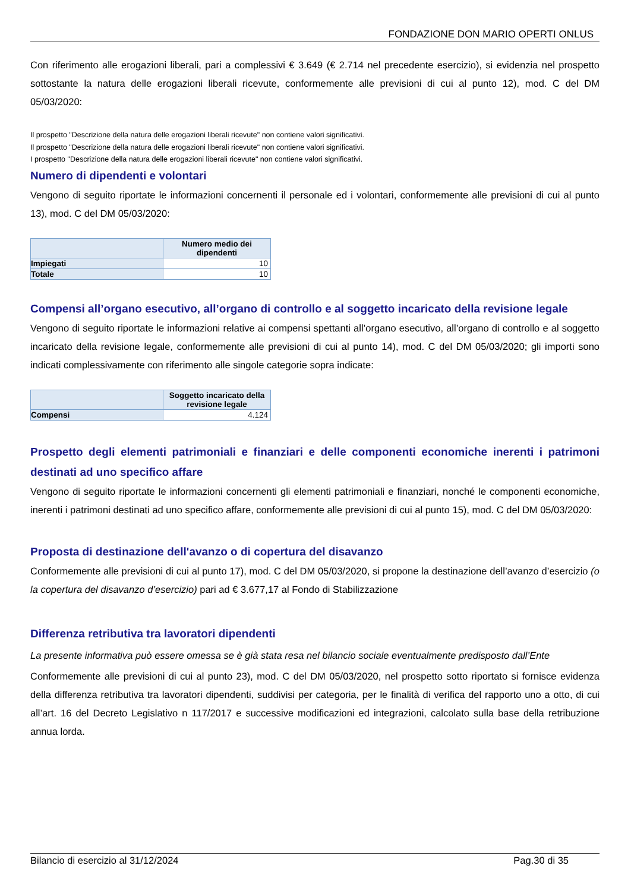FONDAZIONE DON MARIO OPERTI ONLUS
Con riferimento alle erogazioni liberali, pari a complessivi € 3.649 (€ 2.714 nel precedente esercizio), si evidenzia nel prospetto sottostante la natura delle erogazioni liberali ricevute, conformemente alle previsioni di cui al punto 12), mod. C del DM 05/03/2020:
Il prospetto "Descrizione della natura delle erogazioni liberali ricevute" non contiene valori significativi.
Il prospetto "Descrizione della natura delle erogazioni liberali ricevute" non contiene valori significativi.
I prospetto "Descrizione della natura delle erogazioni liberali ricevute" non contiene valori significativi.
Numero di dipendenti e volontari
Vengono di seguito riportate le informazioni concernenti il personale ed i volontari, conformemente alle previsioni di cui al punto 13), mod. C del DM 05/03/2020:
| | Numero medio dei dipendenti |
| --- | --- |
| Impiegati | 10 |
| Totale | 10 |
Compensi all’organo esecutivo, all’organo di controllo e al soggetto incaricato della revisione legale
Vengono di seguito riportate le informazioni relative ai compensi spettanti all’organo esecutivo, all’organo di controllo e al soggetto incaricato della revisione legale, conformemente alle previsioni di cui al punto 14), mod. C del DM 05/03/2020; gli importi sono indicati complessivamente con riferimento alle singole categorie sopra indicate:
| | Soggetto incaricato della revisione legale |
| --- | --- |
| Compensi | 4.124 |
Prospetto degli elementi patrimoniali e finanziari e delle componenti economiche inerenti i patrimoni destinati ad uno specifico affare
Vengono di seguito riportate le informazioni concernenti gli elementi patrimoniali e finanziari, nonché le componenti economiche, inerenti i patrimoni destinati ad uno specifico affare, conformemente alle previsioni di cui al punto 15), mod. C del DM 05/03/2020:
Proposta di destinazione dell'avanzo o di copertura del disavanzo
Conformemente alle previsioni di cui al punto 17), mod. C del DM 05/03/2020, si propone la destinazione dell’avanzo d’esercizio (o la copertura del disavanzo d’esercizio) pari ad € 3.677,17 al Fondo di Stabilizzazione
Differenza retributiva tra lavoratori dipendenti
La presente informativa può essere omessa se è già stata resa nel bilancio sociale eventualmente predisposto dall’Ente
Conformemente alle previsioni di cui al punto 23), mod. C del DM 05/03/2020, nel prospetto sotto riportato si fornisce evidenza della differenza retributiva tra lavoratori dipendenti, suddivisi per categoria, per le finalità di verifica del rapporto uno a otto, di cui all’art. 16 del Decreto Legislativo n 117/2017 e successive modificazioni ed integrazioni, calcolato sulla base della retribuzione annua lorda.
Bilancio di esercizio al 31/12/2024 Pag.30 di 35